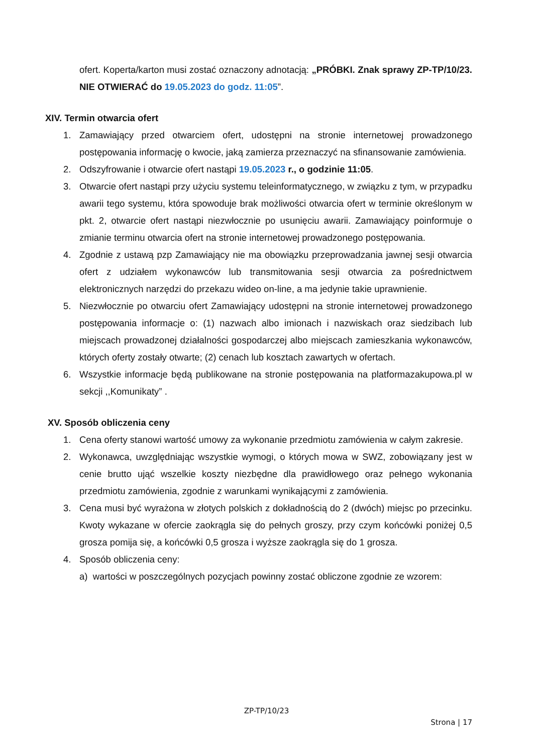ofert. Koperta/karton musi zostać oznaczony adnotacją: „PRÓBKI. Znak sprawy ZP-TP/10/23. NIE OTWIERAĆ do 19.05.2023 do godz. 11:05”.
XIV. Termin otwarcia ofert
1. Zamawiający przed otwarciem ofert, udostępni na stronie internetowej prowadzonego postępowania informację o kwocie, jaką zamierza przeznaczyć na sfinansowanie zamówienia.
2. Odszyfrowanie i otwarcie ofert nastąpi 19.05.2023 r., o godzinie 11:05.
3. Otwarcie ofert nastąpi przy użyciu systemu teleinformatycznego, w związku z tym, w przypadku awarii tego systemu, która spowoduje brak możliwości otwarcia ofert w terminie określonym w pkt. 2, otwarcie ofert nastąpi niezwłocznie po usunięciu awarii. Zamawiający poinformuje o zmianie terminu otwarcia ofert na stronie internetowej prowadzonego postępowania.
4. Zgodnie z ustawą pzp Zamawiający nie ma obowiązku przeprowadzania jawnej sesji otwarcia ofert z udziałem wykonawców lub transmitowania sesji otwarcia za pośrednictwem elektronicznych narzędzi do przekazu wideo on-line, a ma jedynie takie uprawnienie.
5. Niezwłocznie po otwarciu ofert Zamawiający udostępni na stronie internetowej prowadzonego postępowania informacje o: (1) nazwach albo imionach i nazwiskach oraz siedzibach lub miejscach prowadzonej działalności gospodarczej albo miejscach zamieszkania wykonawców, których oferty zostały otwarte; (2) cenach lub kosztach zawartych w ofertach.
6. Wszystkie informacje będą publikowane na stronie postępowania na platformazakupowa.pl w sekcji ,,Komunikaty” .
XV. Sposób obliczenia ceny
1. Cena oferty stanowi wartość umowy za wykonanie przedmiotu zamówienia w całym zakresie.
2. Wykonawca, uwzględniając wszystkie wymogi, o których mowa w SWZ, zobowiązany jest w cenie brutto ująć wszelkie koszty niezbędne dla prawidłowego oraz pełnego wykonania przedmiotu zamówienia, zgodnie z warunkami wynikającymi z zamówienia.
3. Cena musi być wyrażona w złotych polskich z dokładnością do 2 (dwóch) miejsc po przecinku. Kwoty wykazane w ofercie zaokrągla się do pełnych groszy, przy czym końcówki poniżej 0,5 grosza pomija się, a końcówki 0,5 grosza i wyższe zaokrągla się do 1 grosza.
4. Sposób obliczenia ceny:
a) wartości w poszczególnych pozycjach powinny zostać obliczone zgodnie ze wzorem:
ZP-TP/10/23
Strona | 17